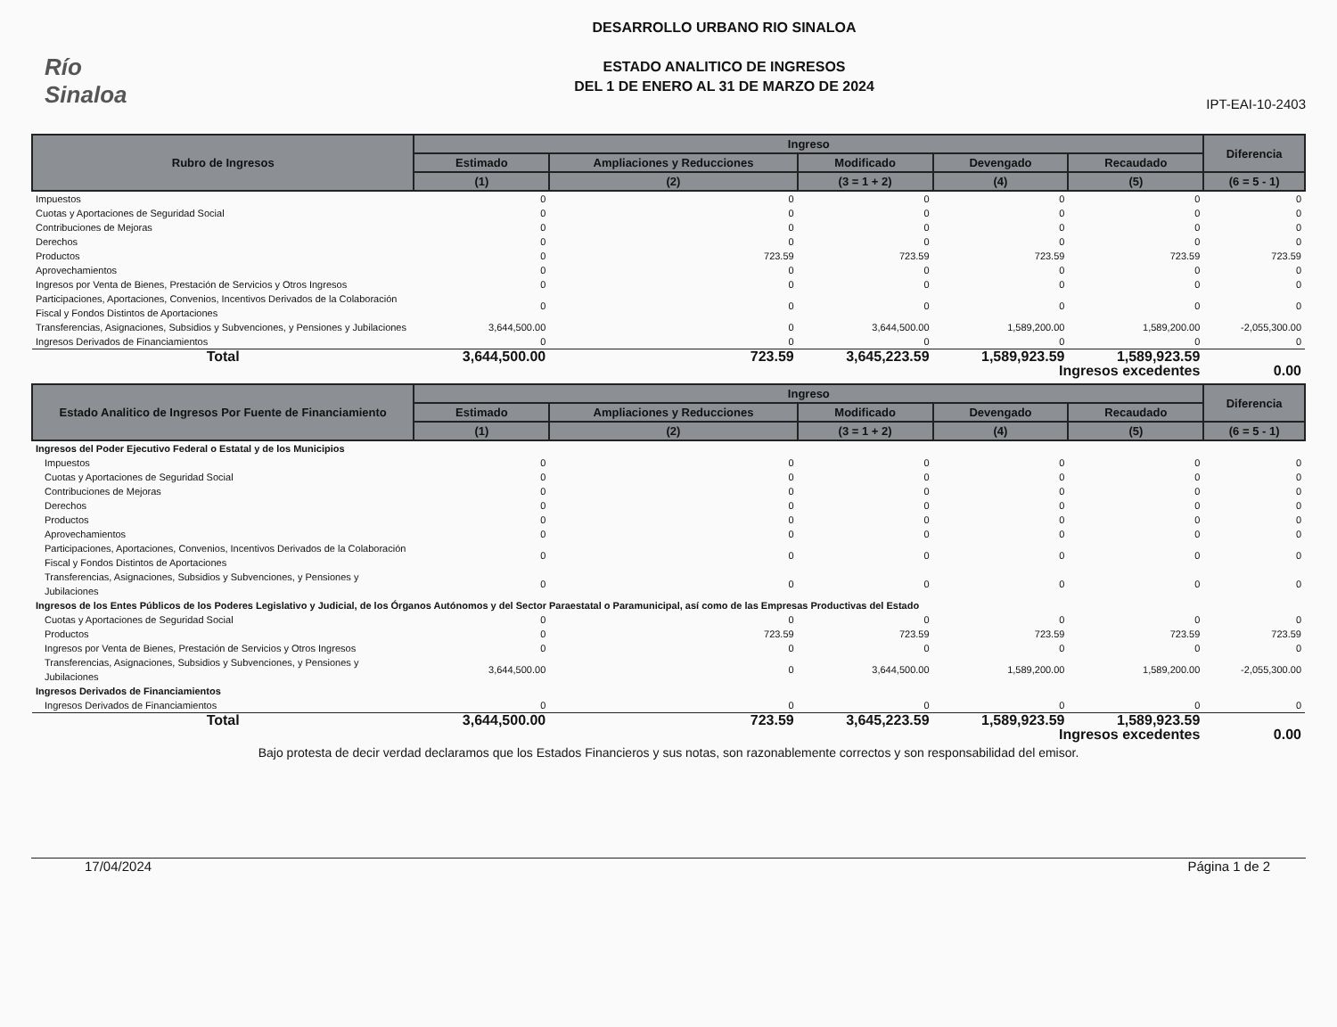Río Sinaloa
DESARROLLO URBANO RIO SINALOA
ESTADO ANALITICO DE INGRESOS
DEL 1 DE ENERO AL 31 DE MARZO DE 2024
IPT-EAI-10-2403
| Rubro de Ingresos | Ingreso | | | | | Diferencia |
| --- | --- | --- | --- | --- | --- | --- |
| | Estimado | Ampliaciones y Reducciones | Modificado | Devengado | Recaudado | |
| | (1) | (2) | (3 = 1 + 2) | (4) | (5) | (6 = 5 - 1) |
| Impuestos | 0 | 0 | 0 | 0 | 0 | 0 |
| Cuotas y Aportaciones de Seguridad Social | 0 | 0 | 0 | 0 | 0 | 0 |
| Contribuciones de Mejoras | 0 | 0 | 0 | 0 | 0 | 0 |
| Derechos | 0 | 0 | 0 | 0 | 0 | 0 |
| Productos | 0 | 723.59 | 723.59 | 723.59 | 723.59 | 723.59 |
| Aprovechamientos | 0 | 0 | 0 | 0 | 0 | 0 |
| Ingresos por Venta de Bienes, Prestación de Servicios y Otros Ingresos | 0 | 0 | 0 | 0 | 0 | 0 |
| Participaciones, Aportaciones, Convenios, Incentivos Derivados de la Colaboración Fiscal y Fondos Distintos de Aportaciones | 0 | 0 | 0 | 0 | 0 | 0 |
| Transferencias, Asignaciones, Subsidios y Subvenciones, y Pensiones y Jubilaciones | 3,644,500.00 | 0 | 3,644,500.00 | 1,589,200.00 | 1,589,200.00 | -2,055,300.00 |
| Ingresos Derivados de Financiamientos | 0 | 0 | 0 | 0 | 0 | 0 |
| Total | 3,644,500.00 | 723.59 | 3,645,223.59 | 1,589,923.59 | 1,589,923.59 | |
| | | | | Ingresos excedentes | | 0.00 |
| Estado Analitico de Ingresos Por Fuente de Financiamiento | Ingreso | | | | | Diferencia |
| --- | --- | --- | --- | --- | --- | --- |
| | Estimado | Ampliaciones y Reducciones | Modificado | Devengado | Recaudado | |
| | (1) | (2) | (3 = 1 + 2) | (4) | (5) | (6 = 5 - 1) |
| Ingresos del Poder Ejecutivo Federal o Estatal y de los Municipios | | | | | | |
| Impuestos | 0 | 0 | 0 | 0 | 0 | 0 |
| Cuotas y Aportaciones de Seguridad Social | 0 | 0 | 0 | 0 | 0 | 0 |
| Contribuciones de Mejoras | 0 | 0 | 0 | 0 | 0 | 0 |
| Derechos | 0 | 0 | 0 | 0 | 0 | 0 |
| Productos | 0 | 0 | 0 | 0 | 0 | 0 |
| Aprovechamientos | 0 | 0 | 0 | 0 | 0 | 0 |
| Participaciones, Aportaciones, Convenios, Incentivos Derivados de la Colaboración Fiscal y Fondos Distintos de Aportaciones | 0 | 0 | 0 | 0 | 0 | 0 |
| Transferencias, Asignaciones, Subsidios y Subvenciones, y Pensiones y Jubilaciones | 0 | 0 | 0 | 0 | 0 | 0 |
| Ingresos de los Entes Públicos de los Poderes Legislativo y Judicial, de los Órganos Autónomos y del Sector Paraestatal o Paramunicipal, así como de las Empresas Productivas del Estado | | | | | | |
| Cuotas y Aportaciones de Seguridad Social | 0 | 0 | 0 | 0 | 0 | 0 |
| Productos | 0 | 723.59 | 723.59 | 723.59 | 723.59 | 723.59 |
| Ingresos por Venta de Bienes, Prestación de Servicios y Otros Ingresos | 0 | 0 | 0 | 0 | 0 | 0 |
| Transferencias, Asignaciones, Subsidios y Subvenciones, y Pensiones y Jubilaciones | 3,644,500.00 | 0 | 3,644,500.00 | 1,589,200.00 | 1,589,200.00 | -2,055,300.00 |
| Ingresos Derivados de Financiamientos | | | | | | |
| Ingresos Derivados de Financiamientos | 0 | 0 | 0 | 0 | 0 | 0 |
| Total | 3,644,500.00 | 723.59 | 3,645,223.59 | 1,589,923.59 | 1,589,923.59 | |
| | | | | Ingresos excedentes | | 0.00 |
Bajo protesta de decir verdad declaramos que los Estados Financieros y sus notas, son razonablemente correctos y son responsabilidad del emisor.
17/04/2024 Página 1 de 2